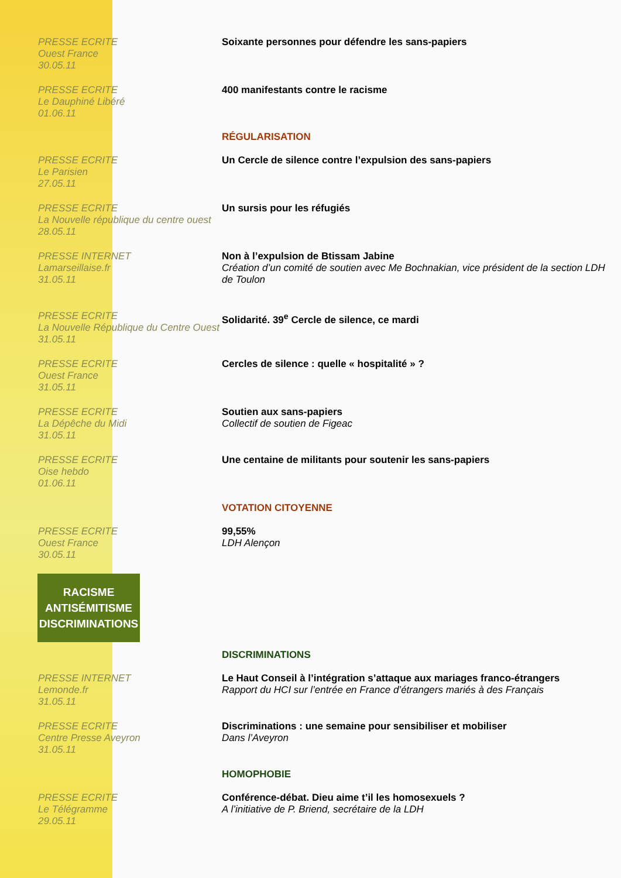PRESSE ECRITE
Ouest France
30.05.11
Soixante personnes pour défendre les sans-papiers
PRESSE ECRITE
Le Dauphiné Libéré
01.06.11
400 manifestants contre le racisme
RÉGULARISATION
PRESSE ECRITE
Le Parisien
27.05.11
Un Cercle de silence contre l’expulsion des sans-papiers
PRESSE ECRITE
La Nouvelle république du centre ouest
28.05.11
Un sursis pour les réfugiés
PRESSE INTERNET
Lamarseillaise.fr
31.05.11
Non à l’expulsion de Btissam Jabine
Création d’un comité de soutien avec Me Bochnakian, vice président de la section LDH de Toulon
PRESSE ECRITE
La Nouvelle République du Centre Ouest
31.05.11
Solidarité. 39<sup>e</sup> Cercle de silence, ce mardi
PRESSE ECRITE
Ouest France
31.05.11
Cercles de silence : quelle « hospitalité » ?
PRESSE ECRITE
La Dépêche du Midi
31.05.11
Soutien aux sans-papiers
Collectif de soutien de Figeac
PRESSE ECRITE
Oise hebdo
01.06.11
Une centaine de militants pour soutenir les sans-papiers
VOTATION CITOYENNE
PRESSE ECRITE
Ouest France
30.05.11
99,55%
LDH Alençon
RACISME
ANTISÉMITISME
DISCRIMINATIONS
DISCRIMINATIONS
PRESSE INTERNET
Lemonde.fr
31.05.11
Le Haut Conseil à l’intégration s’attaque aux mariages franco-étrangers
Rapport du HCI sur l’entrée en France d’étrangers mariés à des Français
PRESSE ECRITE
Centre Presse Aveyron
31.05.11
Discriminations : une semaine pour sensibiliser et mobiliser
Dans l’Aveyron
HOMOPHOBIE
PRESSE ECRITE
Le Télégramme
29.05.11
Conférence-débat. Dieu aime t’il les homosexuels ?
A l’initiative de P. Briend, secrétaire de la LDH